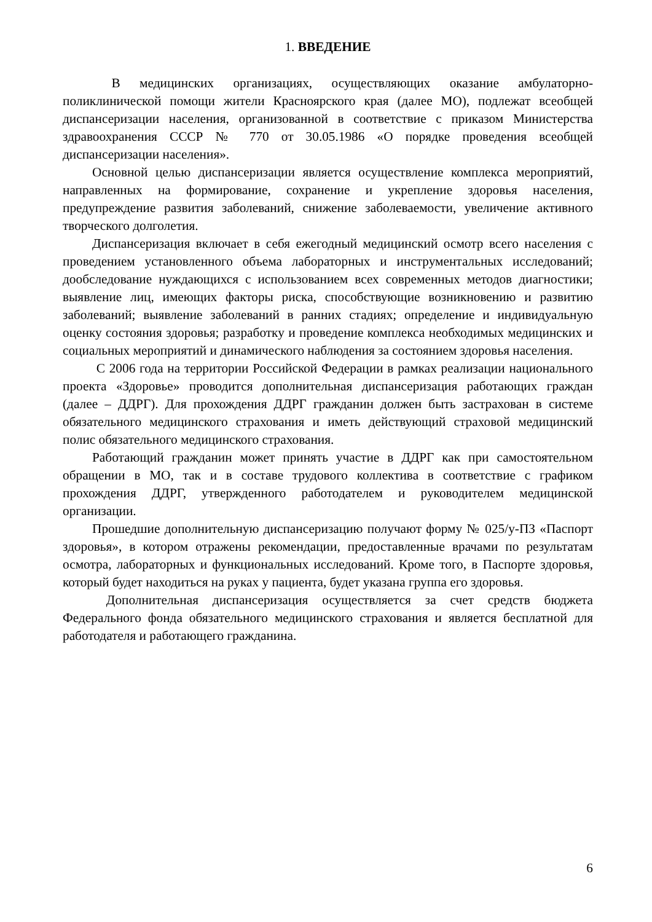1. ВВЕДЕНИЕ
В медицинских организациях, осуществляющих оказание амбулаторно-поликлинической помощи жители Красноярского края (далее МО), подлежат всеобщей диспансеризации населения, организованной в соответствие с приказом Министерства здравоохранения СССР № 770 от 30.05.1986 «О порядке проведения всеобщей диспансеризации населения».
Основной целью диспансеризации является осуществление комплекса мероприятий, направленных на формирование, сохранение и укрепление здоровья населения, предупреждение развития заболеваний, снижение заболеваемости, увеличение активного творческого долголетия.
Диспансеризация включает в себя ежегодный медицинский осмотр всего населения с проведением установленного объема лабораторных и инструментальных исследований; дообследование нуждающихся с использованием всех современных методов диагностики; выявление лиц, имеющих факторы риска, способствующие возникновению и развитию заболеваний; выявление заболеваний в ранних стадиях; определение и индивидуальную оценку состояния здоровья; разработку и проведение комплекса необходимых медицинских и социальных мероприятий и динамического наблюдения за состоянием здоровья населения.
С 2006 года на территории Российской Федерации в рамках реализации национального проекта «Здоровье» проводится дополнительная диспансеризация работающих граждан (далее – ДДРГ). Для прохождения ДДРГ гражданин должен быть застрахован в системе обязательного медицинского страхования и иметь действующий страховой медицинский полис обязательного медицинского страхования.
Работающий гражданин может принять участие в ДДРГ как при самостоятельном обращении в МО, так и в составе трудового коллектива в соответствие с графиком прохождения ДДРГ, утвержденного работодателем и руководителем медицинской организации.
Прошедшие дополнительную диспансеризацию получают форму № 025/у-ПЗ «Паспорт здоровья», в котором отражены рекомендации, предоставленные врачами по результатам осмотра, лабораторных и функциональных исследований. Кроме того, в Паспорте здоровья, который будет находиться на руках у пациента, будет указана группа его здоровья.
Дополнительная диспансеризация осуществляется за счет средств бюджета Федерального фонда обязательного медицинского страхования и является бесплатной для работодателя и работающего гражданина.
6